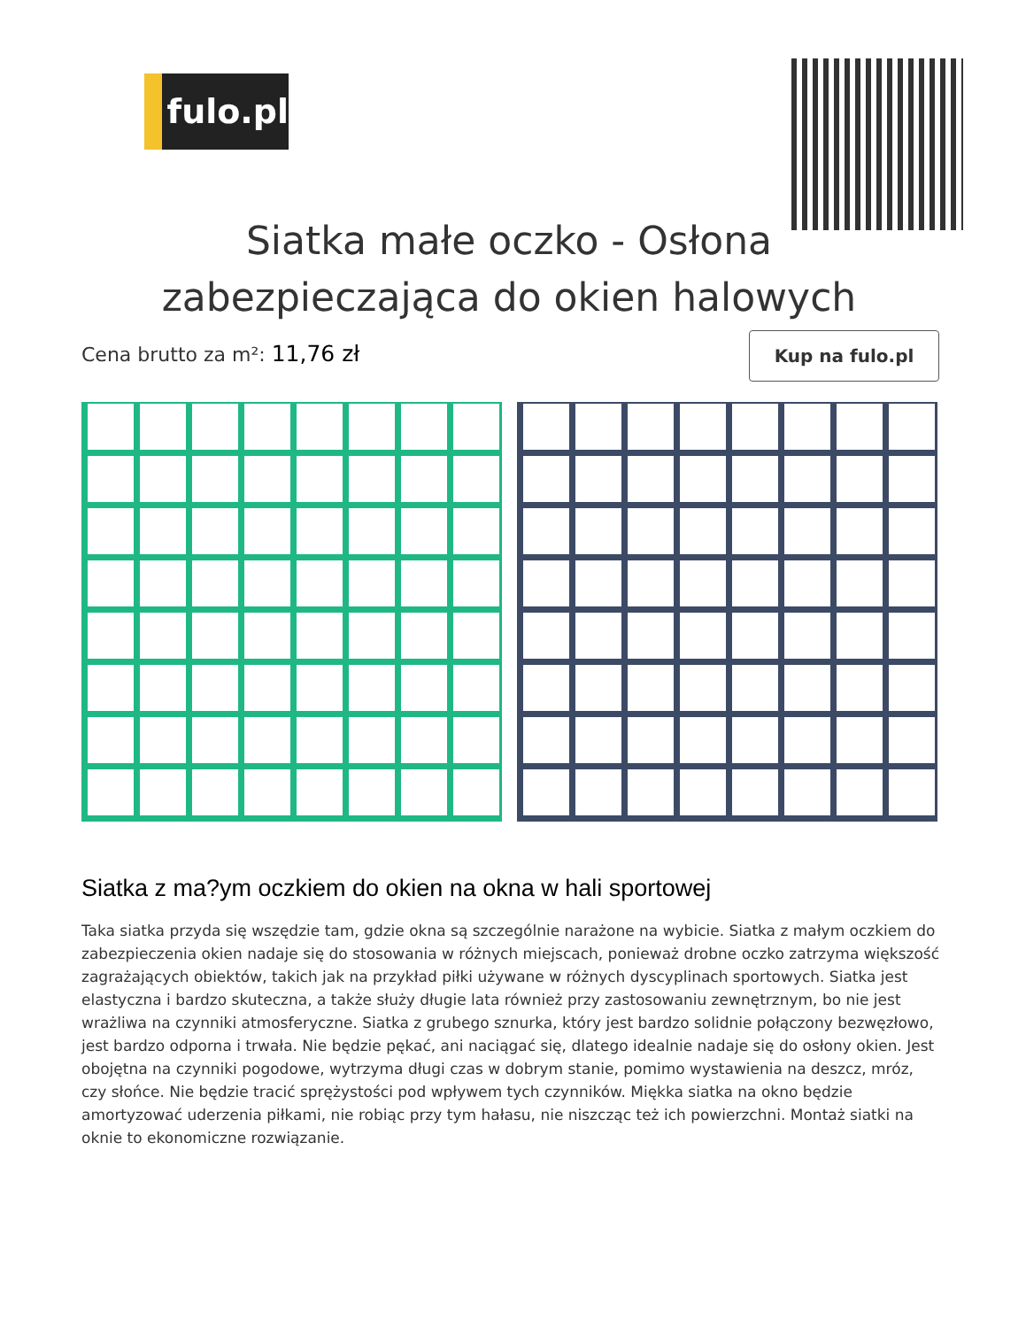fulo.pl
Siatka małe oczko - Osłona zabezpieczająca do okien halowych
Cena brutto za m²: 11,76 zł
Kup na fulo.pl
Siatka z ma?ym oczkiem do okien na okna w hali sportowej
Taka siatka przyda się wszędzie tam, gdzie okna są szczególnie narażone na wybicie. Siatka z małym oczkiem do zabezpieczenia okien nadaje się do stosowania w różnych miejscach, ponieważ drobne oczko zatrzyma większość zagrażających obiektów, takich jak na przykład piłki używane w różnych dyscyplinach sportowych. Siatka jest elastyczna i bardzo skuteczna, a także służy długie lata również przy zastosowaniu zewnętrznym, bo nie jest wrażliwa na czynniki atmosferyczne. Siatka z grubego sznurka, który jest bardzo solidnie połączony bezwęzłowo, jest bardzo odporna i trwała. Nie będzie pękać, ani naciągać się, dlatego idealnie nadaje się do osłony okien. Jest obojętna na czynniki pogodowe, wytrzyma długi czas w dobrym stanie, pomimo wystawienia na deszcz, mróz, czy słońce. Nie będzie tracić sprężystości pod wpływem tych czynników. Miękka siatka na okno będzie amortyzować uderzenia piłkami, nie robiąc przy tym hałasu, nie niszcząc też ich powierzchni. Montaż siatki na oknie to ekonomiczne rozwiązanie.